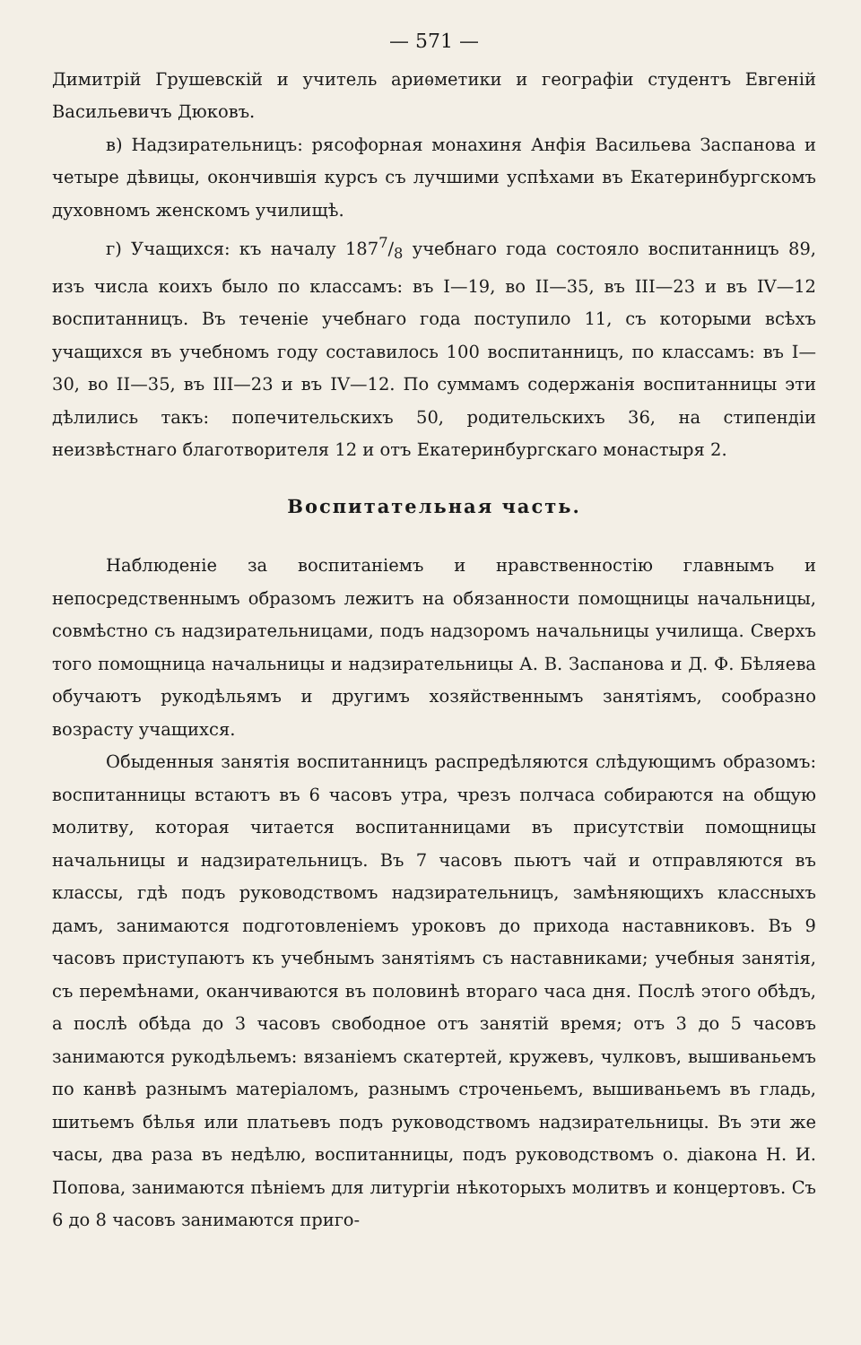— 571 —
Димитрій Грушевскій и учитель ариѳметики и географіи студентъ Евгеній Васильевичъ Дюковъ.
в) Надзирательницъ: рясофорная монахиня Анфія Васильева Заспанова и четыре дѣвицы, окончившія курсъ съ лучшими успѣхами въ Екатеринбургскомъ духовномъ женскомъ училищѣ.
г) Учащихся: къ началу 1877/8 учебнаго года состояло воспитанницъ 89, изъ числа коихъ было по классамъ: въ I—19, во II—35, въ III—23 и въ IV—12 воспитанницъ. Въ теченіе учебнаго года поступило 11, съ которыми всѣхъ учащихся въ учебномъ году составилось 100 воспитанницъ, по классамъ: въ I—30, во II—35, въ III—23 и въ IV—12. По суммамъ содержанія воспитанницы эти дѣлились такъ: попечительскихъ 50, родительскихъ 36, на стипендіи неизвѣстнаго благотворителя 12 и отъ Екатеринбургскаго монастыря 2.
Воспитательная часть.
Наблюденіе за воспитаніемъ и нравственностію главнымъ и непосредственнымъ образомъ лежитъ на обязанности помощницы начальницы, совмѣстно съ надзирательницами, подъ надзоромъ начальницы училища. Сверхъ того помощница начальницы и надзирательницы А. В. Заспанова и Д. Ф. Бѣляева обучаютъ рукодѣльямъ и другимъ хозяйственнымъ занятіямъ, сообразно возрасту учащихся.
Обыденныя занятія воспитанницъ распредѣляются слѣдующимъ образомъ: воспитанницы встаютъ въ 6 часовъ утра, чрезъ полчаса собираются на общую молитву, которая читается воспитанницами въ присутствіи помощницы начальницы и надзирательницъ. Въ 7 часовъ пьютъ чай и отправляются въ классы, гдѣ подъ руководствомъ надзирательницъ, замѣняющихъ классныхъ дамъ, занимаются подготовленіемъ уроковъ до прихода наставниковъ. Въ 9 часовъ приступаютъ къ учебнымъ занятіямъ съ наставниками; учебныя занятія, съ перемѣнами, оканчиваются въ половинѣ втораго часа дня. Послѣ этого обѣдъ, а послѣ обѣда до 3 часовъ свободное отъ занятій время; отъ 3 до 5 часовъ занимаются рукодѣльемъ: вязаніемъ скатертей, кружевъ, чулковъ, вышиваньемъ по канвѣ разнымъ матеріаломъ, разнымъ строченьемъ, вышиваньемъ въ гладь, шитьемъ бѣлья или платьевъ подъ руководствомъ надзирательницы. Въ эти же часы, два раза въ недѣлю, воспитанницы, подъ руководствомъ о. діакона Н. И. Попова, занимаются пѣніемъ для литургіи нѣкоторыхъ молитвъ и концертовъ. Съ 6 до 8 часовъ занимаются приго-